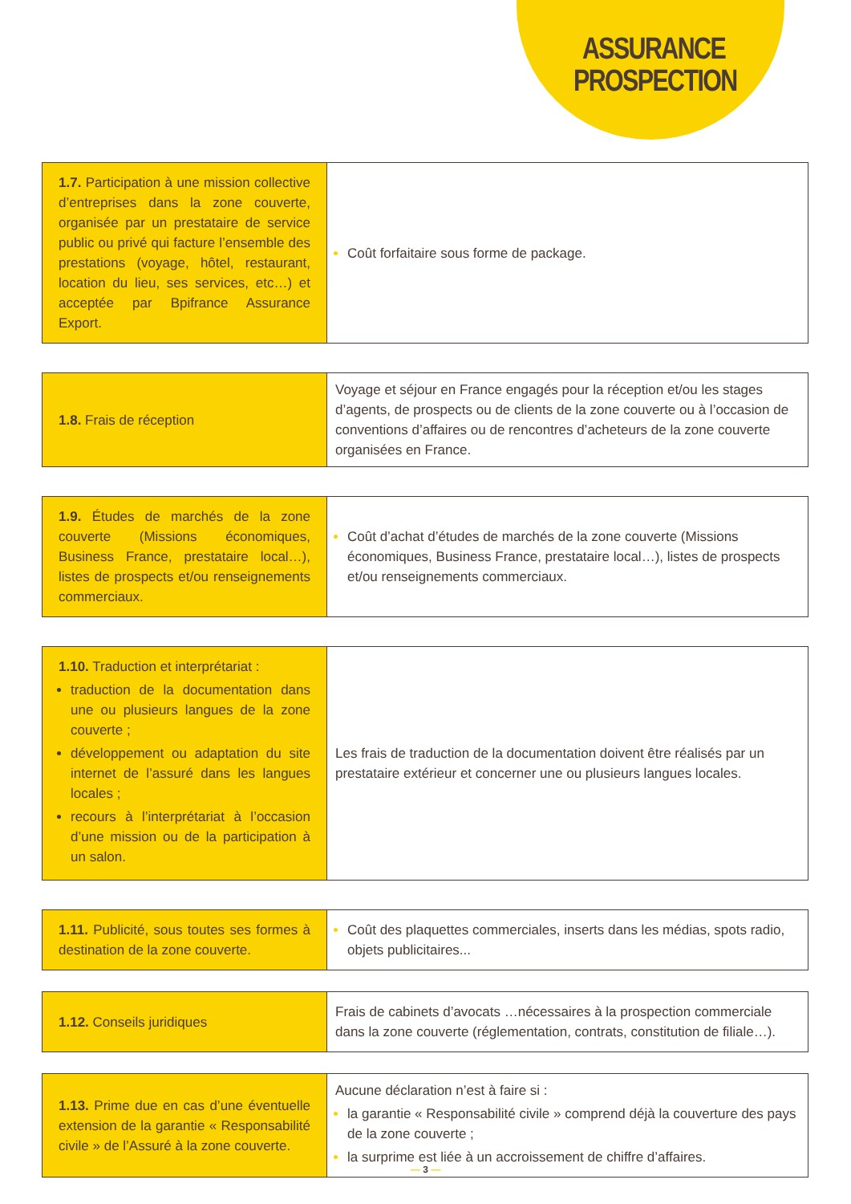ASSURANCE PROSPECTION
| 1.7. Participation à une mission collective d’entreprises dans la zone couverte, organisée par un prestataire de service public ou privé qui facture l’ensemble des prestations (voyage, hôtel, restaurant, location du lieu, ses services, etc…) et acceptée par Bpifrance Assurance Export. | Coût forfaitaire sous forme de package. |
| 1.8. Frais de réception | Voyage et séjour en France engagés pour la réception et/ou les stages d’agents, de prospects ou de clients de la zone couverte ou à l’occasion de conventions d’affaires ou de rencontres d’acheteurs de la zone couverte organisées en France. |
| 1.9. Études de marchés de la zone couverte (Missions économiques, Business France, prestataire local…), listes de prospects et/ou renseignements commerciaux. | Coût d’achat d’études de marchés de la zone couverte (Missions économiques, Business France, prestataire local…), listes de prospects et/ou renseignements commerciaux. |
| 1.10. Traduction et interprétariat : traduction de la documentation dans une ou plusieurs langues de la zone couverte ; développement ou adaptation du site internet de l’assuré dans les langues locales ; recours à l’interprétariat à l’occasion d’une mission ou de la participation à un salon. | Les frais de traduction de la documentation doivent être réalisés par un prestataire extérieur et concerner une ou plusieurs langues locales. |
| 1.11. Publicité, sous toutes ses formes à destination de la zone couverte. | Coût des plaquettes commerciales, inserts dans les médias, spots radio, objets publicitaires... |
| 1.12. Conseils juridiques | Frais de cabinets d’avocats …nécessaires à la prospection commerciale dans la zone couverte (réglementation, contrats, constitution de filiale…). |
| 1.13. Prime due en cas d’une éventuelle extension de la garantie « Responsabilité civile » de l’Assuré à la zone couverte. | Aucune déclaration n’est à faire si : la garantie « Responsabilité civile » comprend déjà la couverture des pays de la zone couverte ; la surprime est liée à un accroissement de chiffre d’affaires. |
— 3 —